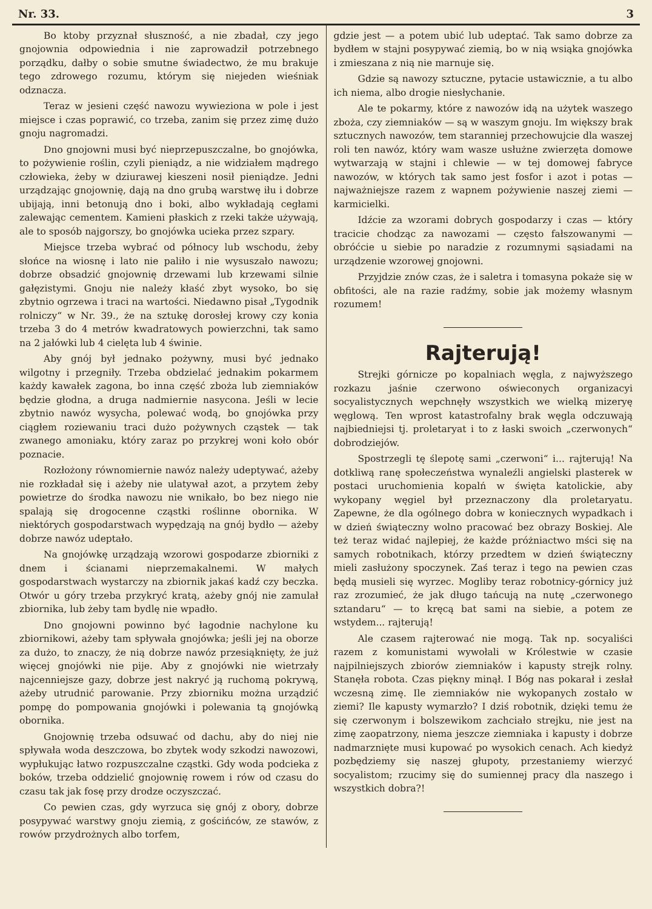Nr. 33. 3
Bo ktoby przyznał słuszność, a nie zbadał, czy jego gnojownia odpowiednia i nie zaprowadził potrzebnego porządku, dałby o sobie smutne świadectwo, że mu brakuje tego zdrowego rozumu, którym się niejeden wieśniak odznacza.
Teraz w jesieni część nawozu wywieziona w pole i jest miejsce i czas poprawić, co trzeba, zanim się przez zimę dużo gnoju nagromadzi.
Dno gnojowni musi być nieprzepuszczalne, bo gnojówka, to pożywienie roślin, czyli pieniądz, a nie widziałem mądrego człowieka, żeby w dziurawej kieszeni nosił pieniądze. Jedni urządzając gnojownię, dają na dno grubą warstwę iłu i dobrze ubijają, inni betonują dno i boki, albo wykładają cegłami zalewając cementem. Kamieni płaskich z rzeki także używają, ale to sposób najgorszy, bo gnojówka ucieka przez szpary.
Miejsce trzeba wybrać od północy lub wschodu, żeby słońce na wiosnę i lato nie paliło i nie wysuszało nawozu; dobrze obsadzić gnojownię drzewami lub krzewami silnie gałęzistymi. Gnoju nie należy kłaść zbyt wysoko, bo się zbytnio ogrzewa i traci na wartości. Niedawno pisał „Tygodnik rolniczy“ w Nr. 39., że na sztukę dorosłej krowy czy konia trzeba 3 do 4 metrów kwadratowych powierzchni, tak samo na 2 jałówki lub 4 cielęta lub 4 świnie.
Aby gnój był jednako pożywny, musi być jednako wilgotny i przegniły. Trzeba obdzielać jednakim pokarmem każdy kawałek zagona, bo inna część zboża lub ziemniaków będzie głodna, a druga nadmiernie nasycona. Jeśli w lecie zbytnio nawóz wysycha, polewać wodą, bo gnojówka przy ciągłem roziewaniu traci dużo pożywnych cząstek — tak zwanego amoniaku, który zaraz po przykrej woni koło obór poznacie.
Rozłożony równomiernie nawóz należy udeptywać, ażeby nie rozkładał się i ażeby nie ulatywał azot, a przytem żeby powietrze do środka nawozu nie wnikało, bo bez niego nie spalają się drogocenne cząstki roślinne obornika. W niektórych gospodarstwach wypędzają na gnój bydło — ażeby dobrze nawóz udeptało.
Na gnojówkę urządzają wzorowi gospodarze zbiorniki z dnem i ścianami nieprzemakalnemi. W małych gospodarstwach wystarczy na zbiornik jakaś kadź czy beczka. Otwór u góry trzeba przykryć kratą, ażeby gnój nie zamulał zbiornika, lub żeby tam bydlę nie wpadło.
Dno gnojowni powinno być łagodnie nachylone ku zbiornikowi, ażeby tam spływała gnojówka; jeśli jej na oborze za dużo, to znaczy, że nią dobrze nawóz przesiąknięty, że już więcej gnojówki nie pije. Aby z gnojówki nie wietrzały najcenniejsze gazy, dobrze jest nakryć ją ruchomą pokrywą, ażeby utrudnić parowanie. Przy zbiorniku można urządzić pompę do pompowania gnojówki i polewania tą gnojówką obornika.
Gnojownię trzeba odsuwać od dachu, aby do niej nie spływała woda deszczowa, bo zbytek wody szkodzi nawozowi, wypłukując łatwo rozpuszczalne cząstki. Gdy woda podcieka z boków, trzeba oddzielić gnojownię rowem i rów od czasu do czasu tak jak fosę przy drodze oczyszczać.
Co pewien czas, gdy wyrzuca się gnój z obory, dobrze posypywać warstwy gnoju ziemią, z gościńców, ze stawów, z rowów przydrożnych albo torfem,
gdzie jest — a potem ubić lub udeptać. Tak samo dobrze za bydłem w stajni posypywać ziemią, bo w nią wsiąka gnojówka i zmieszana z nią nie marnuje się.
Gdzie są nawozy sztuczne, pytacie ustawicznie, a tu albo ich niema, albo drogie niesłychanie.
Ale te pokarmy, które z nawozów idą na użytek waszego zboża, czy ziemniaków — są w waszym gnoju. Im większy brak sztucznych nawozów, tem staranniej przechowujcie dla waszej roli ten nawóz, który wam wasze usłużne zwierzęta domowe wytwarzają w stajni i chlewie — w tej domowej fabryce nawozów, w których tak samo jest fosfor i azot i potas — najważniejsze razem z wapnem pożywienie naszej ziemi — karmicielki.
Idźcie za wzorami dobrych gospodarzy i czas — który tracicie chodząc za nawozami — często fałszowanymi — obróćcie u siebie po naradzie z rozumnymi sąsiadami na urządzenie wzorowej gnojowni.
Przyjdzie znów czas, że i saletra i tomasyna pokaże się w obfitości, ale na razie radźmy, sobie jak możemy własnym rozumem!
Rajterują!
Strejki górnicze po kopalniach węgla, z najwyższego rozkazu jaśnie czerwono oświeconych organizacyi socyalistycznych wepchnęły wszystkich we wielką mizeryę węglową. Ten wprost katastrofalny brak węgla odczuwają najbiedniejsi tj. proletaryat i to z łaski swoich „czerwonych“ dobrodziejów.
Spostrzegli tę ślepotę sami „czerwoni“ i... rajterują! Na dotkliwą ranę społeczeństwa wynaleźli angielski plasterek w postaci uruchomienia kopalń w święta katolickie, aby wykopany węgiel był przeznaczony dla proletaryatu. Zapewne, że dla ogólnego dobra w koniecznych wypadkach i w dzień świąteczny wolno pracować bez obrazy Boskiej. Ale też teraz widać najlepiej, że każde próżniactwo mści się na samych robotnikach, którzy przedtem w dzień świąteczny mieli zasłużony spoczynek. Zaś teraz i tego na pewien czas będą musieli się wyrzec. Mogliby teraz robotnicy-górnicy już raz zrozumieć, że jak długo tańcują na nutę „czerwonego sztandaru“ — to kręcą bat sami na siebie, a potem ze wstydem... rajterują!
Ale czasem rajterować nie mogą. Tak np. socyaliści razem z komunistami wywołali w Królestwie w czasie najpilniejszych zbiorów ziemniaków i kapusty strejk rolny. Stanęła robota. Czas piękny minął. I Bóg nas pokarał i zesłał wczesną zimę. Ile ziemniaków nie wykopanych zostało w ziemi? Ile kapusty wymarzło? I dziś robotnik, dzięki temu że się czerwonym i bolszewikom zachciało strejku, nie jest na zimę zaopatrzony, niema jeszcze ziemniaka i kapusty i dobrze nadmarznięte musi kupować po wysokich cenach. Ach kiedyż pozbędziemy się naszej głupoty, przestaniemy wierzyć socyalistom; rzucimy się do sumiennej pracy dla naszego i wszystkich dobra?!